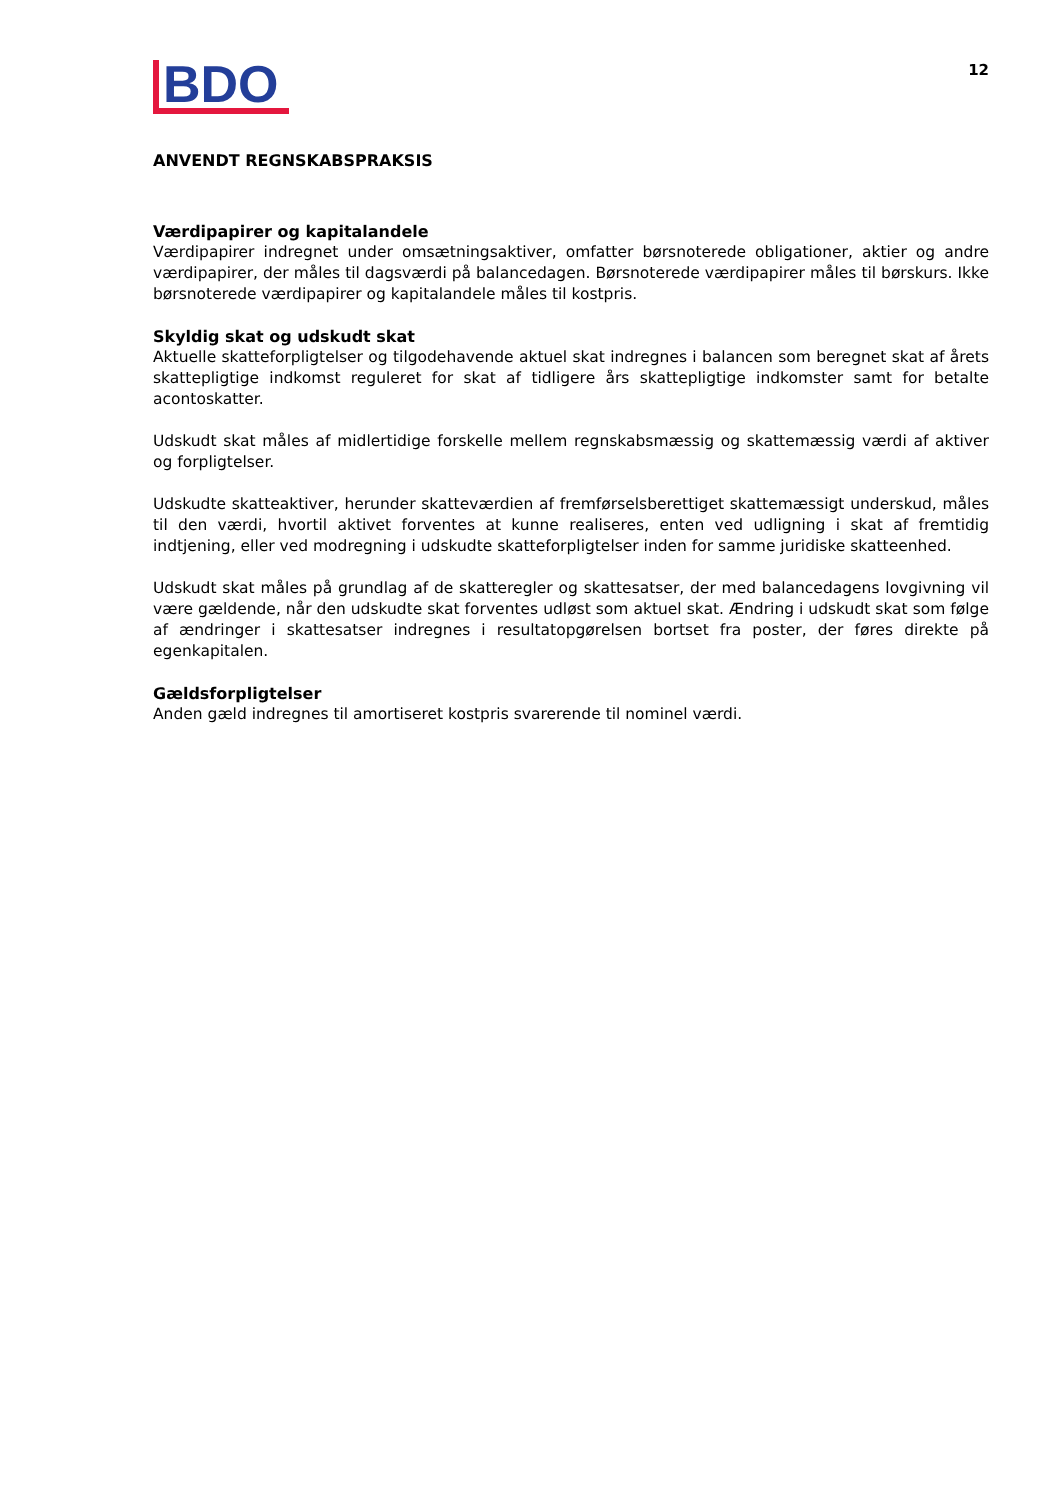BDO
12
ANVENDT REGNSKABSPRAKSIS
Værdipapirer og kapitalandele
Værdipapirer indregnet under omsætningsaktiver, omfatter børsnoterede obligationer, aktier og andre værdipapirer, der måles til dagsværdi på balancedagen. Børsnoterede værdipapirer måles til børskurs. Ikke børsnoterede værdipapirer og kapitalandele måles til kostpris.
Skyldig skat og udskudt skat
Aktuelle skatteforpligtelser og tilgodehavende aktuel skat indregnes i balancen som beregnet skat af årets skattepligtige indkomst reguleret for skat af tidligere års skattepligtige indkomster samt for betalte acontoskatter.
Udskudt skat måles af midlertidige forskelle mellem regnskabsmæssig og skattemæssig værdi af aktiver og forpligtelser.
Udskudte skatteaktiver, herunder skatteværdien af fremførselsberettiget skattemæssigt underskud, måles til den værdi, hvortil aktivet forventes at kunne realiseres, enten ved udligning i skat af fremtidig indtjening, eller ved modregning i udskudte skatteforpligtelser inden for samme juridiske skatteenhed.
Udskudt skat måles på grundlag af de skatteregler og skattesatser, der med balancedagens lovgivning vil være gældende, når den udskudte skat forventes udløst som aktuel skat. Ændring i udskudt skat som følge af ændringer i skattesatser indregnes i resultatopgørelsen bortset fra poster, der føres direkte på egenkapitalen.
Gældsforpligtelser
Anden gæld indregnes til amortiseret kostpris svarerende til nominel værdi.